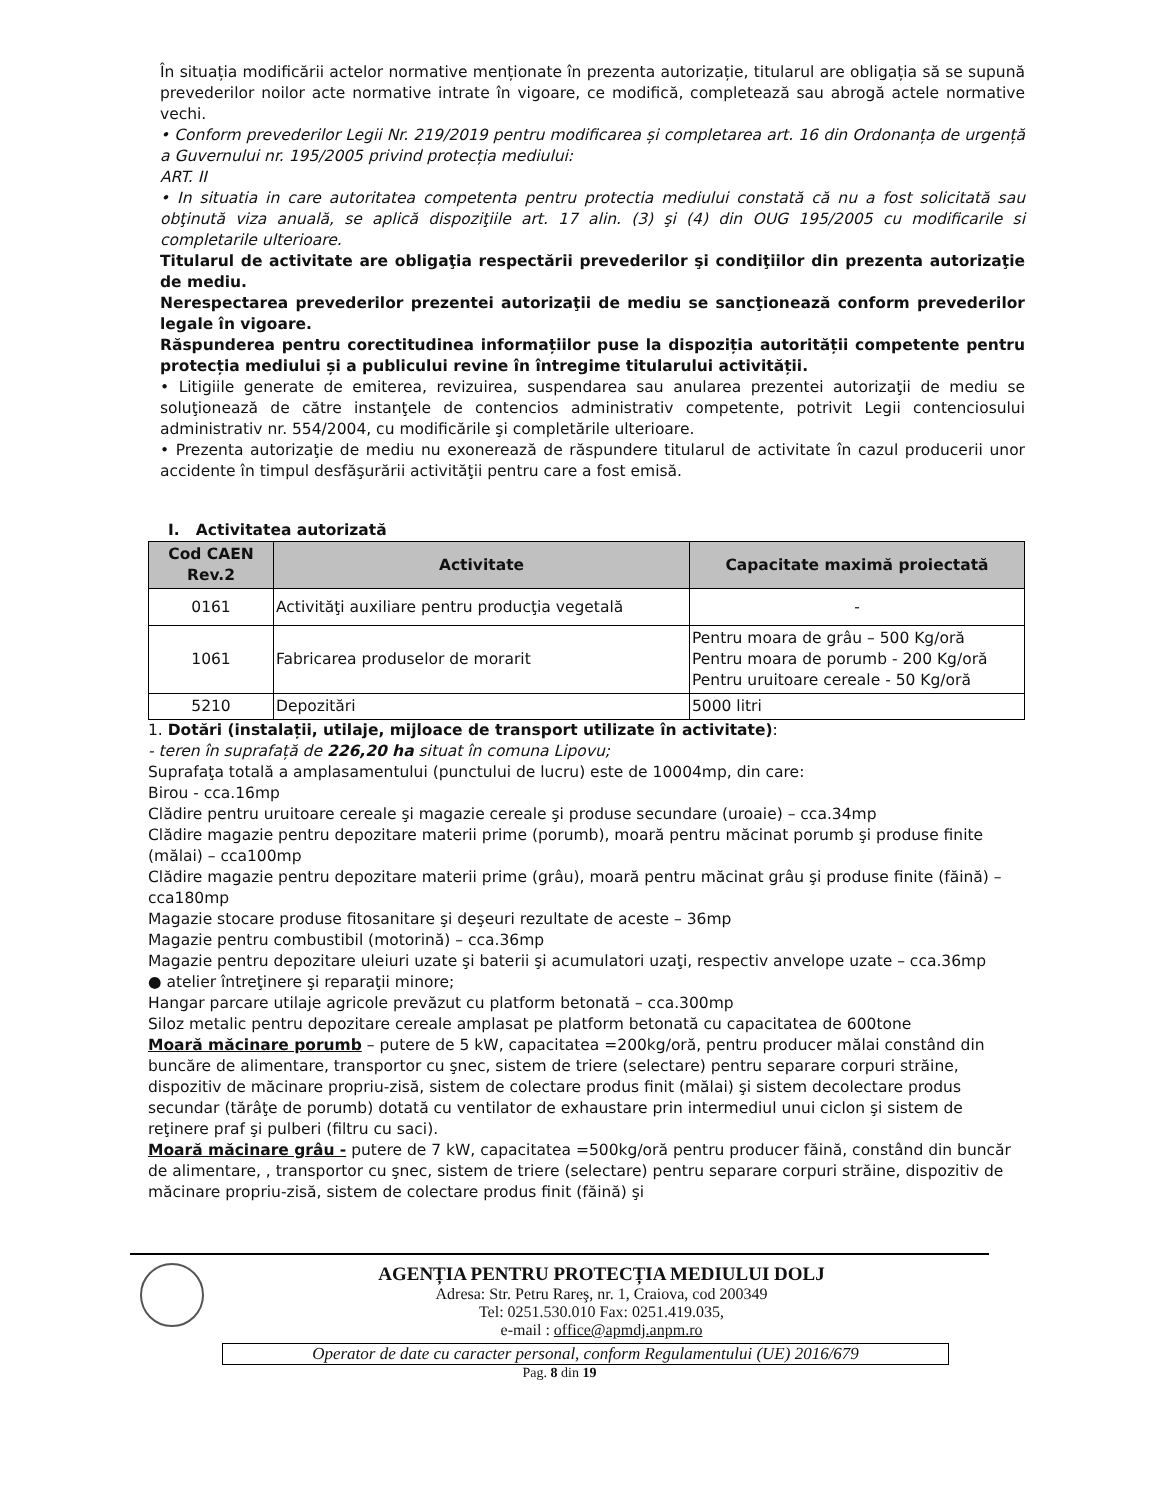În situația modificării actelor normative menționate în prezenta autorizație, titularul are obligația să se supună prevederilor noilor acte normative intrate în vigoare, ce modifică, completează sau abrogă actele normative vechi.
• Conform prevederilor Legii Nr. 219/2019 pentru modificarea și completarea art. 16 din Ordonanța de urgență a Guvernului nr. 195/2005 privind protecția mediului:
ART. II
• In situatia in care autoritatea competenta pentru protectia mediului constată că nu a fost solicitată sau obţinută viza anuală, se aplică dispoziţiile art. 17 alin. (3) şi (4) din OUG 195/2005 cu modificarile si completarile ulterioare.
Titularul de activitate are obligaţia respectării prevederilor şi condiţiilor din prezenta autorizaţie de mediu.
Nerespectarea prevederilor prezentei autorizaţii de mediu se sancţionează conform prevederilor legale în vigoare.
Răspunderea pentru corectitudinea informațiilor puse la dispoziția autorității competente pentru protecția mediului și a publicului revine în întregime titularului activității.
• Litigiile generate de emiterea, revizuirea, suspendarea sau anularea prezentei autorizaţii de mediu se soluţionează de către instanţele de contencios administrativ competente, potrivit Legii contenciosului administrativ nr. 554/2004, cu modificările şi completările ulterioare.
• Prezenta autorizaţie de mediu nu exonerează de răspundere titularul de activitate în cazul producerii unor accidente în timpul desfăşurării activităţii pentru care a fost emisă.
I. Activitatea autorizată
| Cod CAEN Rev.2 | Activitate | Capacitate maximă proiectată |
| --- | --- | --- |
| 0161 | Activităţi auxiliare pentru producţia vegetală | - |
| 1061 | Fabricarea produselor de morarit | Pentru moara de grâu – 500 Kg/oră Pentru moara de porumb - 200 Kg/oră Pentru uruitoare cereale - 50 Kg/oră |
| 5210 | Depozitări | 5000 litri |
1. Dotări (instalații, utilaje, mijloace de transport utilizate în activitate):
- teren în suprafață de 226,20 ha situat în comuna Lipovu;
Suprafaţa totală a amplasamentului (punctului de lucru) este de 10004mp, din care:
Birou - cca.16mp
Clădire pentru uruitoare cereale şi magazie cereale şi produse secundare (uroaie) – cca.34mp
Clădire magazie pentru depozitare materii prime (porumb), moară pentru măcinat porumb şi produse finite (mălai) – cca100mp
Clădire magazie pentru depozitare materii prime (grâu), moară pentru măcinat grâu şi produse finite (făină) – cca180mp
Magazie stocare produse fitosanitare şi deşeuri rezultate de aceste – 36mp
Magazie pentru combustibil (motorină) – cca.36mp
Magazie pentru depozitare uleiuri uzate şi baterii şi acumulatori uzaţi, respectiv anvelope uzate – cca.36mp
● atelier întreţinere şi reparaţii minore;
Hangar parcare utilaje agricole prevăzut cu platform betonată – cca.300mp
Siloz metalic pentru depozitare cereale amplasat pe platform betonată cu capacitatea de 600tone
Moară măcinare porumb – putere de 5 kW, capacitatea =200kg/oră, pentru producer mălai constând din buncăre de alimentare, transportor cu şnec, sistem de triere (selectare) pentru separare corpuri străine, dispozitiv de măcinare propriu-zisă, sistem de colectare produs finit (mălai) şi sistem decolectare produs secundar (tărâţe de porumb) dotată cu ventilator de exhaustare prin intermediul unui ciclon şi sistem de reţinere praf şi pulberi (filtru cu saci).
Moară măcinare grâu - putere de 7 kW, capacitatea =500kg/oră pentru producer făină, constând din buncăr de alimentare, , transportor cu şnec, sistem de triere (selectare) pentru separare corpuri străine, dispozitiv de măcinare propriu-zisă, sistem de colectare produs finit (făină) şi
AGENȚIA PENTRU PROTECȚIA MEDIULUI DOLJ
Adresa: Str. Petru Rareş, nr. 1, Craiova, cod 200349
Tel: 0251.530.010 Fax: 0251.419.035,
e-mail : office@apmdj.anpm.ro
Operator de date cu caracter personal, conform Regulamentului (UE) 2016/679
Pag. 8 din 19